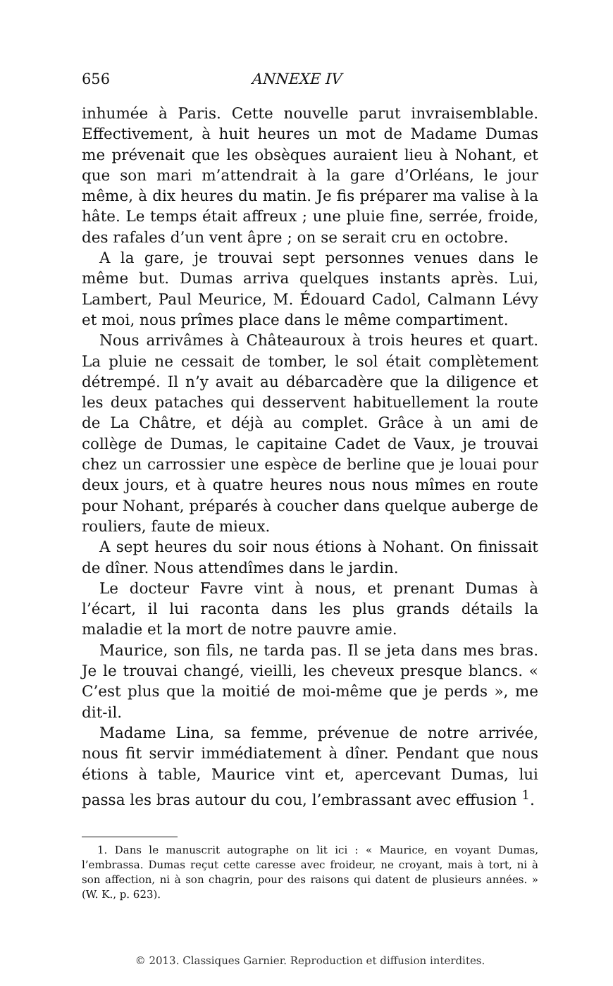656 ANNEXE IV
inhumée à Paris. Cette nouvelle parut invraisemblable. Effectivement, à huit heures un mot de Madame Dumas me prévenait que les obsèques auraient lieu à Nohant, et que son mari m’attendrait à la gare d’Orléans, le jour même, à dix heures du matin. Je fis préparer ma valise à la hâte. Le temps était affreux ; une pluie fine, serrée, froide, des rafales d’un vent âpre ; on se serait cru en octobre.
A la gare, je trouvai sept personnes venues dans le même but. Dumas arriva quelques instants après. Lui, Lambert, Paul Meurice, M. Édouard Cadol, Calmann Lévy et moi, nous prîmes place dans le même compartiment.
Nous arrivâmes à Châteauroux à trois heures et quart. La pluie ne cessait de tomber, le sol était complètement détrempé. Il n’y avait au débarcadère que la diligence et les deux pataches qui desservent habituellement la route de La Châtre, et déjà au complet. Grâce à un ami de collège de Dumas, le capitaine Cadet de Vaux, je trouvai chez un carrossier une espèce de berline que je louai pour deux jours, et à quatre heures nous nous mîmes en route pour Nohant, préparés à coucher dans quelque auberge de rouliers, faute de mieux.
A sept heures du soir nous étions à Nohant. On finissait de dîner. Nous attendîmes dans le jardin.
Le docteur Favre vint à nous, et prenant Dumas à l’écart, il lui raconta dans les plus grands détails la maladie et la mort de notre pauvre amie.
Maurice, son fils, ne tarda pas. Il se jeta dans mes bras. Je le trouvai changé, vieilli, les cheveux presque blancs. « C’est plus que la moitié de moi-même que je perds », me dit-il.
Madame Lina, sa femme, prévenue de notre arrivée, nous fit servir immédiatement à dîner. Pendant que nous étions à table, Maurice vint et, apercevant Dumas, lui passa les bras autour du cou, l’embrassant avec effusion <sup>1</sup>.
1. Dans le manuscrit autographe on lit ici : « Maurice, en voyant Dumas, l’embrassa. Dumas reçut cette caresse avec froideur, ne croyant, mais à tort, ni à son affection, ni à son chagrin, pour des raisons qui datent de plusieurs années. » (W. K., p. 623).
© 2013. Classiques Garnier. Reproduction et diffusion interdites.